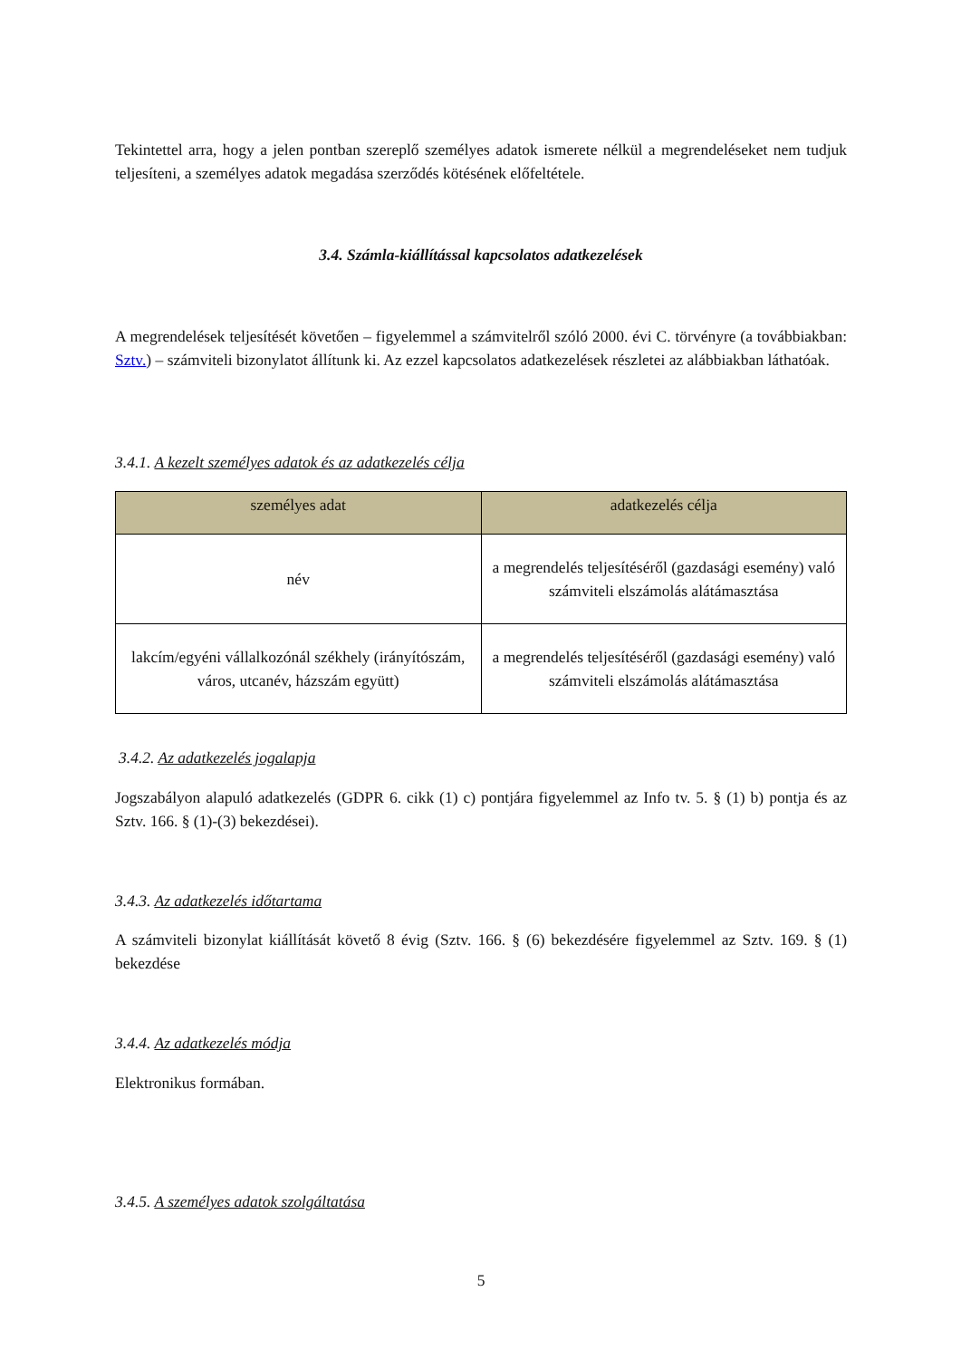Tekintettel arra, hogy a jelen pontban szereplő személyes adatok ismerete nélkül a megrendeléseket nem tudjuk teljesíteni, a személyes adatok megadása szerződés kötésének előfeltétele.
3.4. Számla-kiállítással kapcsolatos adatkezelések
A megrendelések teljesítését követően – figyelemmel a számvitelről szóló 2000. évi C. törvényre (a továbbiakban: Sztv.) – számviteli bizonylatot állítunk ki. Az ezzel kapcsolatos adatkezelések részletei az alábbiakban láthatóak.
3.4.1. A kezelt személyes adatok és az adatkezelés célja
| személyes adat | adatkezelés célja |
| --- | --- |
| név | a megrendelés teljesítéséről (gazdasági esemény) való számviteli elszámolás alátámasztása |
| lakcím/egyéni vállalkozónál székhely (irányítószám, város, utcanév, házszám együtt) | a megrendelés teljesítéséről (gazdasági esemény) való számviteli elszámolás alátámasztása |
3.4.2. Az adatkezelés jogalapja
Jogszabályon alapuló adatkezelés (GDPR 6. cikk (1) c) pontjára figyelemmel az Info tv. 5. § (1) b) pontja és az Sztv. 166. § (1)-(3) bekezdései).
3.4.3. Az adatkezelés időtartama
A számviteli bizonylat kiállítását követő 8 évig (Sztv. 166. § (6) bekezdésére figyelemmel az Sztv. 169. § (1) bekezdése
3.4.4. Az adatkezelés módja
Elektronikus formában.
3.4.5. A személyes adatok szolgáltatása
5